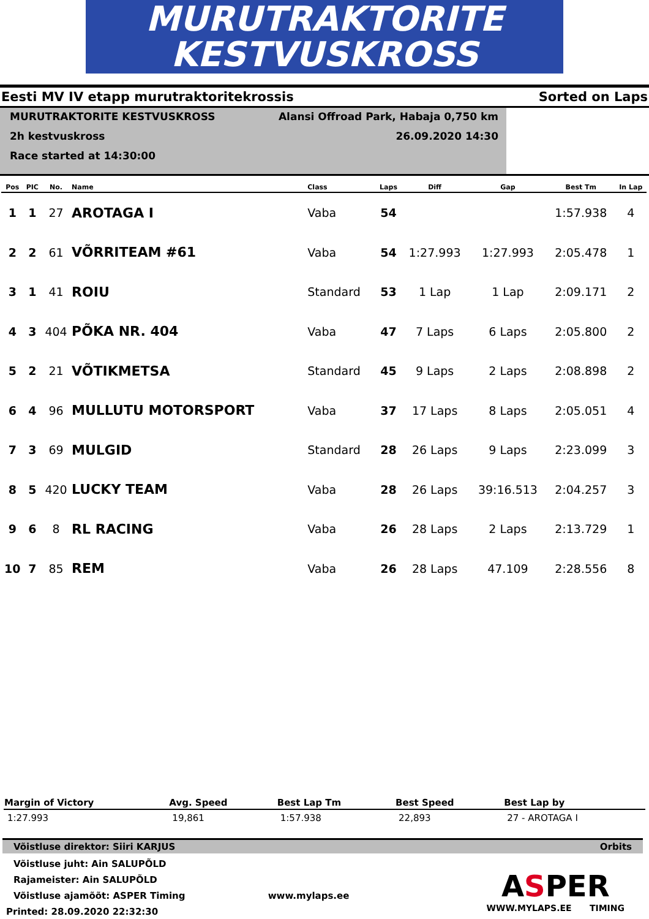MURUTRAKTORITE
KESTVUSKROSS
Eesti MV IV etapp murutraktoritekrossis Sorted on Laps
MURUTRAKTORITE KESTVUSKROSS
2h kestvuskross
Race started at 14:30:00
Alansi Offroad Park, Habaja 0,750 km
26.09.2020 14:30
| Pos | PIC | No. | Name | Class | Laps | Diff | Gap | Best Tm | In Lap |
| --- | --- | --- | --- | --- | --- | --- | --- | --- | --- |
| 1 | 1 | 27 | AROTAGA I | Vaba | 54 | | | 1:57.938 | 4 |
| 2 | 2 | 61 | VÕRRITEAM #61 | Vaba | 54 | 1:27.993 | 1:27.993 | 2:05.478 | 1 |
| 3 | 1 | 41 | ROIU | Standard | 53 | 1 Lap | 1 Lap | 2:09.171 | 2 |
| 4 | 3 | 404 | PÕKA NR. 404 | Vaba | 47 | 7 Laps | 6 Laps | 2:05.800 | 2 |
| 5 | 2 | 21 | VÕTIKMETSA | Standard | 45 | 9 Laps | 2 Laps | 2:08.898 | 2 |
| 6 | 4 | 96 | MULLUTU MOTORSPORT | Vaba | 37 | 17 Laps | 8 Laps | 2:05.051 | 4 |
| 7 | 3 | 69 | MULGID | Standard | 28 | 26 Laps | 9 Laps | 2:23.099 | 3 |
| 8 | 5 | 420 | LUCKY TEAM | Vaba | 28 | 26 Laps | 39:16.513 | 2:04.257 | 3 |
| 9 | 6 | 8 | RL RACING | Vaba | 26 | 28 Laps | 2 Laps | 2:13.729 | 1 |
| 10 | 7 | 85 | REM | Vaba | 26 | 28 Laps | 47.109 | 2:28.556 | 8 |
| Margin of Victory | Avg. Speed | Best Lap Tm | Best Speed | Best Lap by |
| --- | --- | --- | --- | --- |
| 1:27.993 | 19,861 | 1:57.938 | 22,893 | 27 - AROTAGA I |
Võistluse direktor: Siiri KARJUS Orbits
Võistluse juht: Ain SALUPÕLD
Rajameister: Ain SALUPÕLD
Võistluse ajamõõt: ASPER Timing www.mylaps.ee
Printed: 28.09.2020 22:32:30
ASPER
WWW.MYLAPS.EE TIMING